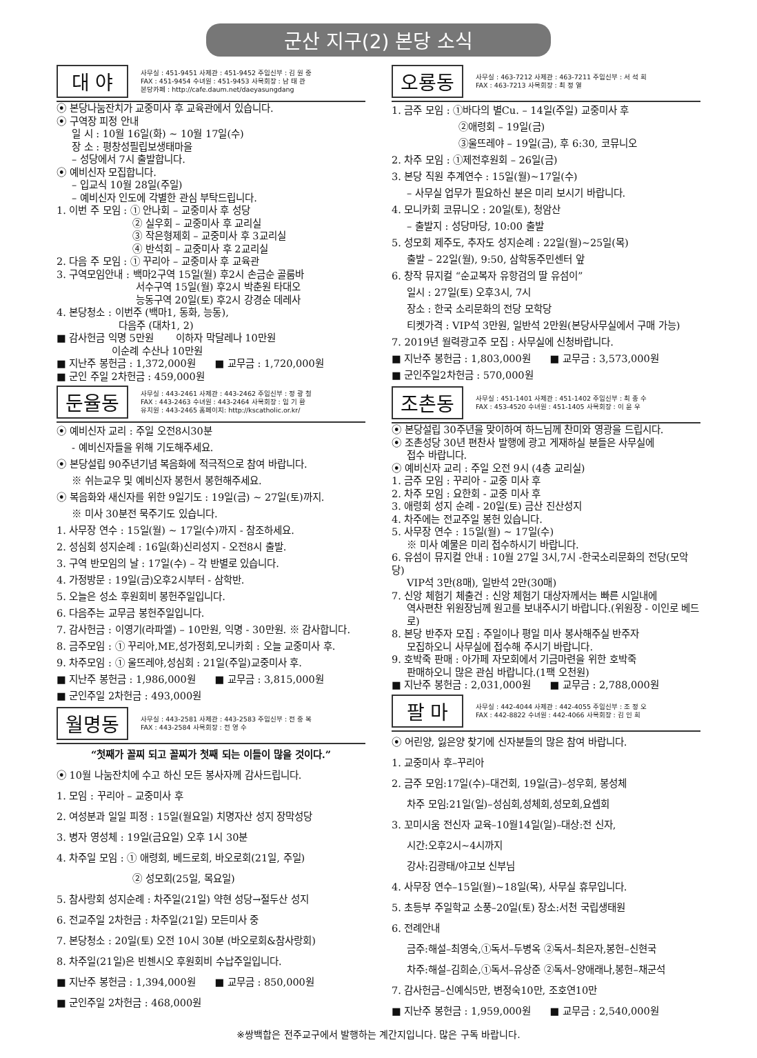군산 지구(2) 본당 소식
대 야
사무실 : 451-9451 사제관 : 451-9452 주임신부 : 김 원 중
FAX : 451-9454 수녀원 : 451-9453 사목회장 : 남 태 관
본당카페 : http://cafe.daum.net/daeyasungdang
⦿ 본당나눔잔치가 교중미사 후 교육관에서 있습니다.
⦿ 구역장 피정 안내
일 시 : 10월 16일(화) ~ 10월 17일(수)
장 소 : 평창성필립보생태마을
– 성당에서 7시 출발합니다.
⦿ 예비신자 모집합니다.
– 입교식 10월 28일(주일)
– 예비신자 인도에 각별한 관심 부탁드립니다.
1. 이번 주 모임 : ① 안나회 – 교중미사 후 성당
② 실우회 – 교중미사 후 교리실
③ 작은형제회 – 교중미사 후 3교리실
④ 반석회 – 교중미사 후 2교리실
2. 다음 주 모임 : ① 꾸리아 – 교중미사 후 교육관
3. 구역모임안내 : 백마2구역 15일(월) 후2시 손금순 골룸바
서수구역 15일(월) 후2시 박춘원 타대오
능동구역 20일(토) 후2시 강경순 데레사
4. 본당청소 : 이번주 (백마1, 동화, 능동),
다음주 (대차1, 2)
■ 감사헌금 익명 5만원 이하자 막달레나 10만원
이순례 수산나 10만원
■ 지난주 봉헌금 : 1,372,000원 ■ 교무금 : 1,720,000원
■ 군인 주일 2차헌금 : 459,000원
둔율동
사무실 : 443-2461 사제관 : 443-2462 주임신부 : 정 광 철
FAX : 443-2463 수녀원 : 443-2464 사목회장 : 임 기 환
유치원 : 443-2465 홈페이지: http://kscatholic.or.kr/
⦿ 예비신자 교리 : 주일 오전8시30분
- 예비신자들을 위해 기도해주세요.
⦿ 본당설립 90주년기념 복음화에 적극적으로 참여 바랍니다.
※ 쉬는교우 및 예비신자 봉헌서 봉헌해주세요.
⦿ 복음화와 새신자를 위한 9일기도 : 19일(금) ~ 27일(토)까지.
※ 미사 30분전 묵주기도 있습니다.
1. 사무장 연수 : 15일(월) ~ 17일(수)까지 - 참조하세요.
2. 성심회 성지순례 : 16일(화)신리성지 - 오전8시 출발.
3. 구역 반모임의 날 : 17일(수) – 각 반별로 있습니다.
4. 가정방문 : 19일(금)오후2시부터 - 삼학반.
5. 오늘은 성소 후원회비 봉헌주일입니다.
6. 다음주는 교무금 봉헌주일입니다.
7. 감사헌금 : 이영기(라파엘) – 10만원, 익명 - 30만원. ※ 감사합니다.
8. 금주모임 : ① 꾸리아,ME,성가정회,모니카회 : 오늘 교중미사 후.
9. 차주모임 : ① 울뜨레야,성심회 : 21일(주일)교중미사 후.
■ 지난주 봉헌금 : 1,986,000원 ■ 교무금 : 3,815,000원
■ 군인주일 2차헌금 : 493,000원
월명동
사무실 : 443-2581 사제관 : 443-2583 주임신부 : 전 중 복
FAX : 443-2584 사목회장 : 전 영 수
“첫째가 꼴찌 되고 꼴찌가 첫째 되는 이들이 많을 것이다.”
⦿ 10월 나눔잔치에 수고 하신 모든 봉사자께 감사드립니다.
1. 모임 : 꾸리아 – 교중미사 후
2. 여성분과 일일 피정 : 15일(월요일) 치명자산 성지 장막성당
3. 병자 영성체 : 19일(금요일) 오후 1시 30분
4. 차주일 모임 : ① 애령회, 베드로회, 바오로회(21일, 주일)
② 성모회(25일, 목요일)
5. 참사랑회 성지순례 : 차주일(21일) 약현 성당→절두산 성지
6. 전교주일 2차헌금 : 차주일(21일) 모든미사 중
7. 본당청소 : 20일(토) 오전 10시 30분 (바오로회&참사랑회)
8. 차주일(21일)은 빈첸시오 후원회비 수납주일입니다.
■ 지난주 봉헌금 : 1,394,000원 ■ 교무금 : 850,000원
■ 군인주일 2차헌금 : 468,000원
오룡동
사무실 : 463-7212 사제관 : 463-7211 주임신부 : 서 석 희
FAX : 463-7213 사목회장 : 최 정 열
1. 금주 모임 : ①바다의 별Cu. – 14일(주일) 교중미사 후
②애령회 – 19일(금)
③울뜨레야 – 19일(금), 후 6:30, 코뮤니오
2. 차주 모임 : ①제전후원회 – 26일(금)
3. 본당 직원 추계연수 : 15일(월)~17일(수)
– 사무실 업무가 필요하신 분은 미리 보시기 바랍니다.
4. 모니카회 코뮤니오 : 20일(토), 청암산
– 출발지 : 성당마당, 10:00 출발
5. 성모회 제주도, 추자도 성지순례 : 22일(월)~25일(목)
출발 – 22일(월), 9:50, 삼학동주민센터 앞
6. 창작 뮤지컬 “순교복자 유항검의 딸 유섬이”
일시 : 27일(토) 오후3시, 7시
장소 : 한국 소리문화의 전당 모학당
티켓가격 : VIP석 3만원, 일반석 2만원(본당사무실에서 구매 가능)
7. 2019년 월력광고주 모집 : 사무실에 신청바랍니다.
■ 지난주 봉헌금 : 1,803,000원 ■ 교무금 : 3,573,000원
■ 군인주일2차헌금 : 570,000원
조촌동
사무실 : 451-1401 사제관 : 451-1402 주임신부 : 최 종 수
FAX : 453-4520 수녀원 : 451-1405 사목회장 : 이 윤 우
⦿ 본당설립 30주년을 맞이하여 하느님께 찬미와 영광을 드립시다.
⦿ 조촌성당 30년 편찬사 발행에 광고 게재하실 분들은 사무실에
접수 바랍니다.
⦿ 예비신자 교리 : 주일 오전 9시 (4층 교리실)
1. 금주 모임 : 꾸리아 - 교중 미사 후
2. 차주 모임 : 요한회 - 교중 미사 후
3. 애령회 성지 순례 - 20일(토) 금산 진산성지
4. 차주에는 전교주일 봉헌 있습니다.
5. 사무장 연수 : 15일(월) ~ 17일(수)
※ 미사 예물은 미리 접수하시기 바랍니다.
6. 유섬이 뮤지컬 안내 : 10월 27일 3시,7시 -한국소리문화의 전당(모악당)
VIP석 3만(8매), 일반석 2만(30매)
7. 신앙 체험기 체출건 : 신앙 체험기 대상자께서는 빠른 시일내에
역사편찬 위원장님께 원고를 보내주시기 바랍니다.(위원장 - 이인로 베드로)
8. 본당 반주자 모집 : 주일이나 평일 미사 봉사해주실 반주자
모집하오니 사무실에 접수해 주시기 바랍니다.
9. 호박죽 판매 : 아가페 자모회에서 기금마련을 위한 호박죽
판매하오니 많은 관심 바랍니다.(1팩 오천원)
■ 지난주 봉헌금 : 2,031,000원 ■ 교무금 : 2,788,000원
팔 마
사무실 : 442-4044 사제관 : 442-4055 주임신부 : 조 정 오
FAX : 442-8822 수녀원 : 442-4066 사목회장 : 김 인 희
⦿ 어린양, 잃은양 찾기에 신자분들의 많은 참여 바랍니다.
1. 교중미사 후–꾸리아
2. 금주 모임:17일(수)–대건회, 19일(금)–성우회, 봉성체
차주 모임:21일(일)–성심회,성체회,성모회,요셉회
3. 꼬미시움 전신자 교육–10월14일(일)–대상:전 신자,
시간:오후2시~4시까지
강사:김광태/야고보 신부님
4. 사무장 연수–15일(월)~18일(목), 사무실 휴무입니다.
5. 초등부 주일학교 소풍–20일(토) 장소:서천 국립생태원
6. 전례안내
금주:해설–최영숙,①독서–두병옥 ②독서–최은자,봉헌–신현국
차주:해설–김희순,①독서–유상준 ②독서–양애래나,봉헌–채군석
7. 감사헌금–신예식5만, 변정숙10만, 조호연10만
■ 지난주 봉헌금 : 1,959,000원 ■ 교무금 : 2,540,000원
※쌍백합은 전주교구에서 발행하는 계간지입니다. 많은 구독 바랍니다.